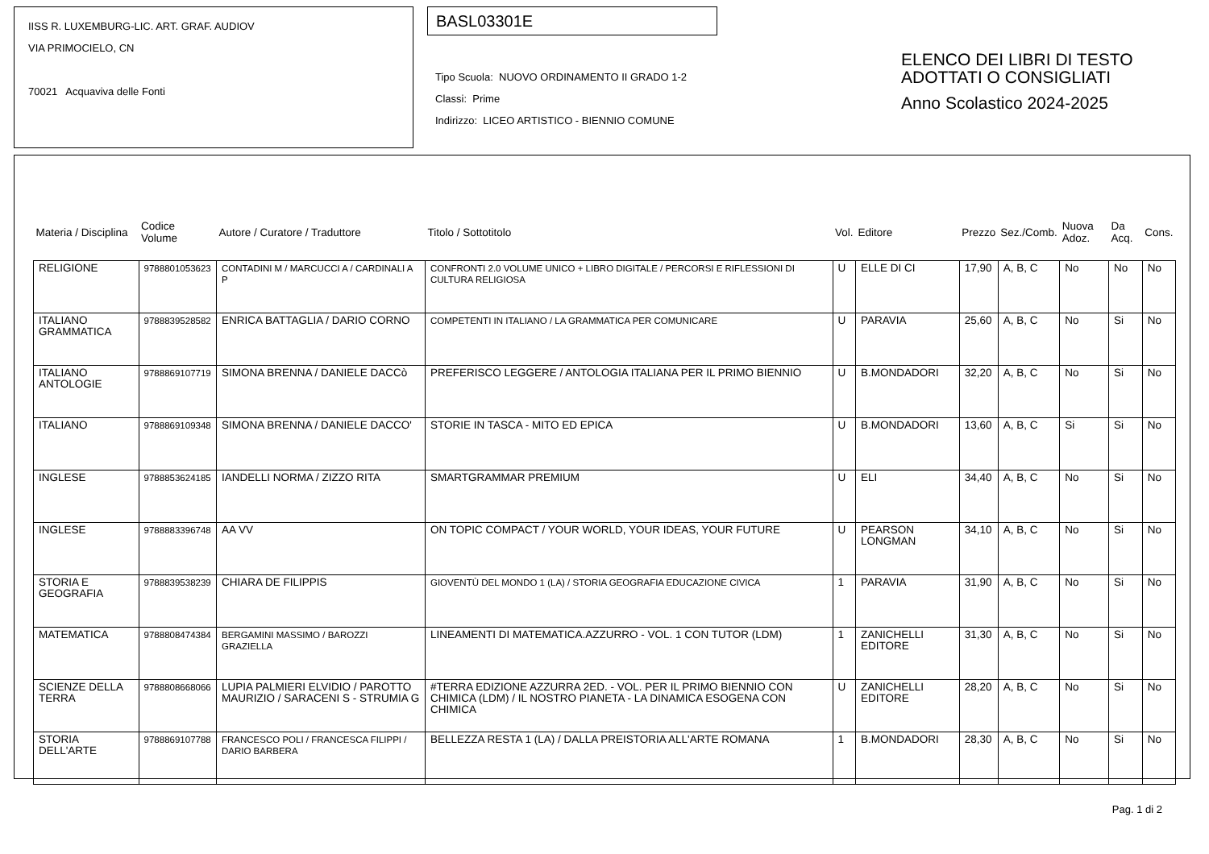IISS R. LUXEMBURG-LIC. ART. GRAF. AUDIOV
VIA PRIMOCIELO, CN
70021 Acquaviva delle Fonti
BASL03301E
Tipo Scuola: NUOVO ORDINAMENTO II GRADO 1-2
Classi: Prime
Indirizzo: LICEO ARTISTICO - BIENNIO COMUNE
ELENCO DEI LIBRI DI TESTO
ADOTTATI O CONSIGLIATI
Anno Scolastico 2024-2025
| Materia / Disciplina | Codice Volume | Autore / Curatore / Traduttore | Titolo / Sottotitolo | Vol. | Editore | Prezzo | Sez./Comb. | Nuova Adoz. | Da Acq. | Cons. |
| --- | --- | --- | --- | --- | --- | --- | --- | --- | --- | --- |
| RELIGIONE | 9788801053623 | CONTADINI M / MARCUCCI A / CARDINALI A P | CONFRONTI 2.0 VOLUME UNICO + LIBRO DIGITALE / PERCORSI E RIFLESSIONI DI CULTURA RELIGIOSA | U | ELLE DI CI | 17,90 | A, B, C | No | No | No |
| ITALIANO GRAMMATICA | 9788839528582 | ENRICA BATTAGLIA / DARIO CORNO | COMPETENTI IN ITALIANO / LA GRAMMATICA PER COMUNICARE | U | PARAVIA | 25,60 | A, B, C | No | Si | No |
| ITALIANO ANTOLOGIE | 9788869107719 | SIMONA BRENNA / DANIELE DACCò | PREFERISCO LEGGERE / ANTOLOGIA ITALIANA PER IL PRIMO BIENNIO | U | B.MONDADORI | 32,20 | A, B, C | No | Si | No |
| ITALIANO | 9788869109348 | SIMONA BRENNA / DANIELE DACCO' | STORIE IN TASCA - MITO ED EPICA | U | B.MONDADORI | 13,60 | A, B, C | Si | Si | No |
| INGLESE | 9788853624185 | IANDELLI NORMA / ZIZZO RITA | SMARTGRAMMAR PREMIUM | U | ELI | 34,40 | A, B, C | No | Si | No |
| INGLESE | 9788883396748 | AA VV | ON TOPIC COMPACT / YOUR WORLD, YOUR IDEAS, YOUR FUTURE | U | PEARSON LONGMAN | 34,10 | A, B, C | No | Si | No |
| STORIA E GEOGRAFIA | 9788839538239 | CHIARA DE FILIPPIS | GIOVENTÙ DEL MONDO 1 (LA) / STORIA GEOGRAFIA EDUCAZIONE CIVICA | 1 | PARAVIA | 31,90 | A, B, C | No | Si | No |
| MATEMATICA | 9788808474384 | BERGAMINI MASSIMO / BAROZZI GRAZIELLA | LINEAMENTI DI MATEMATICA.AZZURRO - VOL. 1 CON TUTOR (LDM) | 1 | ZANICHELLI EDITORE | 31,30 | A, B, C | No | Si | No |
| SCIENZE DELLA TERRA | 9788808668066 | LUPIA PALMIERI ELVIDIO / PAROTTO MAURIZIO / SARACENI S - STRUMIA G | #TERRA EDIZIONE AZZURRA 2ED. - VOL. PER IL PRIMO BIENNIO CON CHIMICA (LDM) / IL NOSTRO PIANETA - LA DINAMICA ESOGENA CON CHIMICA | U | ZANICHELLI EDITORE | 28,20 | A, B, C | No | Si | No |
| STORIA DELL'ARTE | 9788869107788 | FRANCESCO POLI / FRANCESCA FILIPPI / DARIO BARBERA | BELLEZZA RESTA 1 (LA) / DALLA PREISTORIA ALL'ARTE ROMANA | 1 | B.MONDADORI | 28,30 | A, B, C | No | Si | No |
Pag. 1 di 2